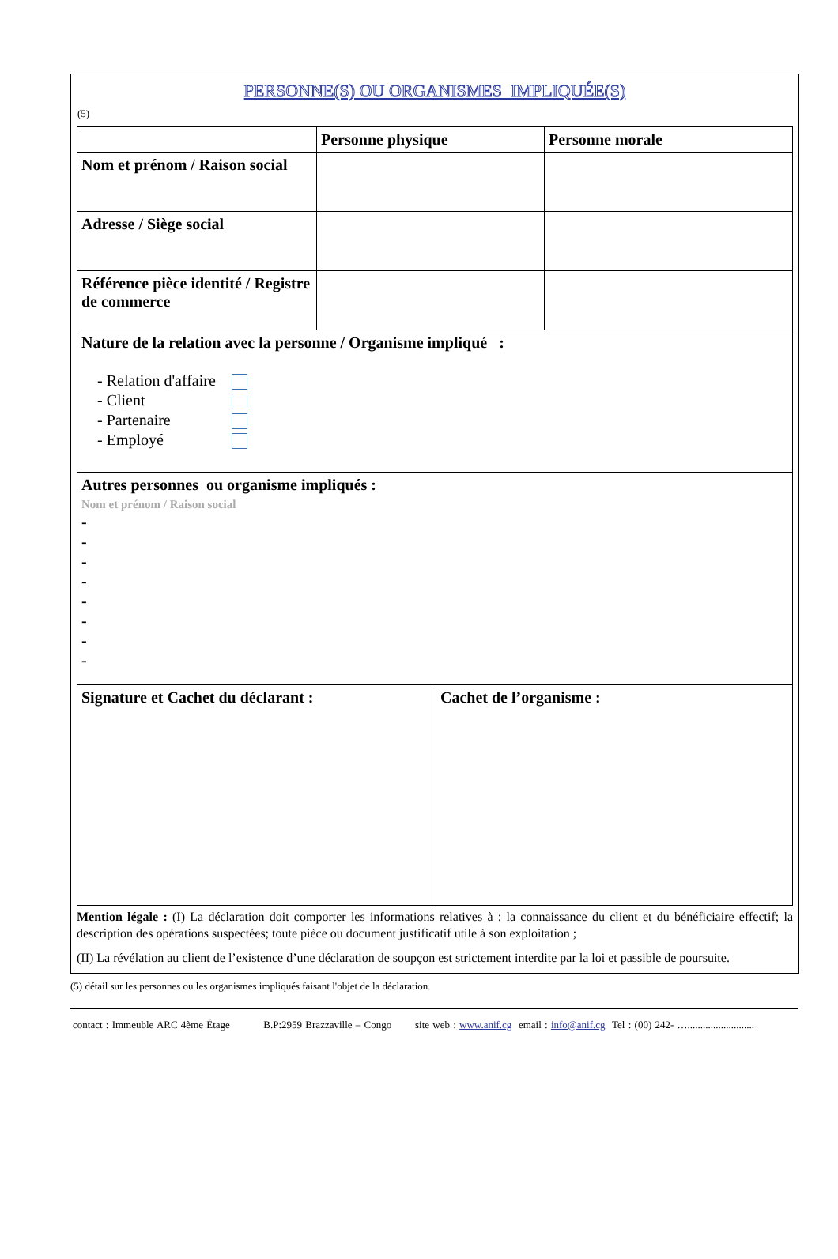PERSONNE(S) OU ORGANISMES IMPLIQUÉE(S)
(5)
| | Personne physique | Personne morale |
| --- | --- | --- |
| Nom et prénom / Raison social | | |
| Adresse / Siège social | | |
| Référence pièce identité / Registre de commerce | | |
| Nature de la relation avec la personne / Organisme impliqué : - Relation d'affaire - Client - Partenaire - Employé | | |
| Autres personnes ou organisme impliqués : Nom et prénom / Raison social - - - - - - - - | | |
| Signature et Cachet du déclarant : | Cachet de l’organisme : |
Mention légale : (I) La déclaration doit comporter les informations relatives à : la connaissance du client et du bénéficiaire effectif; la description des opérations suspectées; toute pièce ou document justificatif utile à son exploitation ;
(II) La révélation au client de l’existence d’une déclaration de soupçon est strictement interdite par la loi et passible de poursuite.
(5) détail sur les personnes ou les organismes impliqués faisant l'objet de la déclaration.
contact : Immeuble ARC 4ème Étage B.P:2959 Brazzaville – Congo site web : www.anif.cg email : info@anif.cg Tel : (00) 242- …..........................